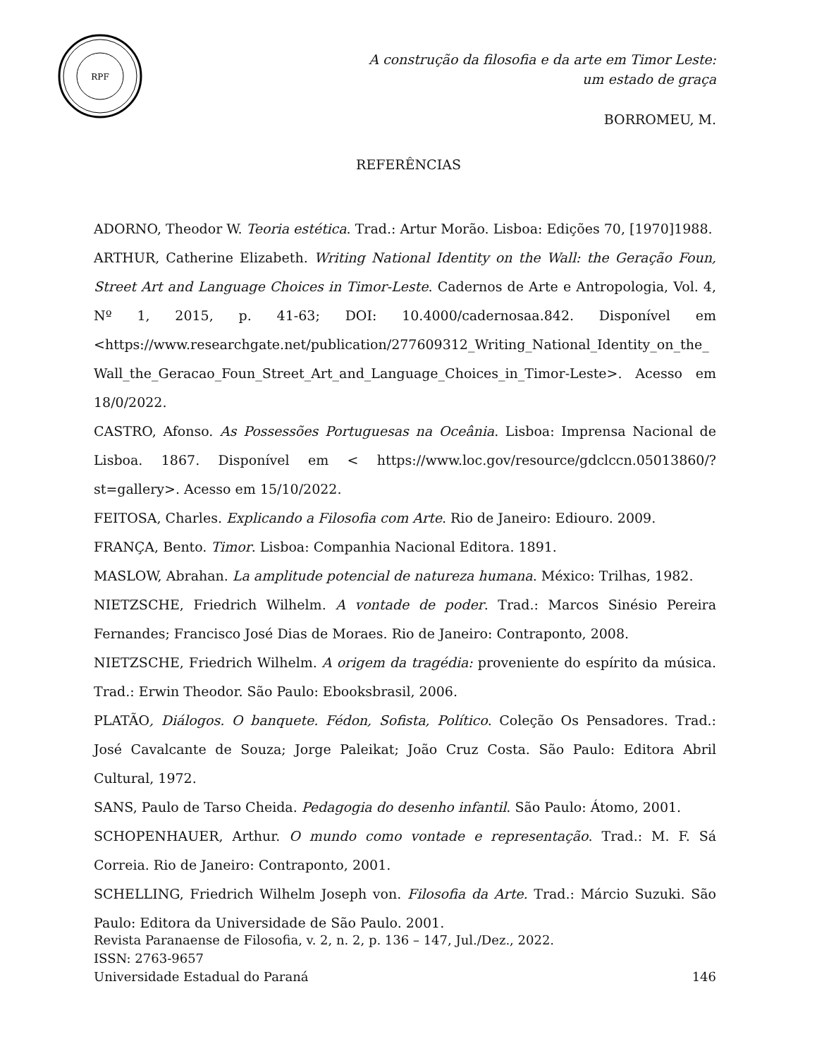RPF
A construção da filosofia e da arte em Timor Leste:
um estado de graça
BORROMEU, M.
REFERÊNCIAS
ADORNO, Theodor W. Teoria estética. Trad.: Artur Morão. Lisboa: Edições 70, [1970]1988.
ARTHUR, Catherine Elizabeth. Writing National Identity on the Wall: the Geração Foun, Street Art and Language Choices in Timor-Leste. Cadernos de Arte e Antropologia, Vol. 4, Nº 1, 2015, p. 41-63; DOI: 10.4000/cadernosaa.842. Disponível em <https://www.researchgate.net/publication/277609312_Writing_National_Identity_on_the_Wall_the_Geracao_Foun_Street_Art_and_Language_Choices_in_Timor-Leste>. Acesso em 18/0/2022.
CASTRO, Afonso. As Possessões Portuguesas na Oceânia. Lisboa: Imprensa Nacional de Lisboa. 1867. Disponível em < https://www.loc.gov/resource/gdclccn.05013860/?st=gallery>. Acesso em 15/10/2022.
FEITOSA, Charles. Explicando a Filosofia com Arte. Rio de Janeiro: Ediouro. 2009.
FRANÇA, Bento. Timor. Lisboa: Companhia Nacional Editora. 1891.
MASLOW, Abrahan. La amplitude potencial de natureza humana. México: Trilhas, 1982.
NIETZSCHE, Friedrich Wilhelm. A vontade de poder. Trad.: Marcos Sinésio Pereira Fernandes; Francisco José Dias de Moraes. Rio de Janeiro: Contraponto, 2008.
NIETZSCHE, Friedrich Wilhelm. A origem da tragédia: proveniente do espírito da música. Trad.: Erwin Theodor. São Paulo: Ebooksbrasil, 2006.
PLATÃO, Diálogos. O banquete. Fédon, Sofista, Político. Coleção Os Pensadores. Trad.: José Cavalcante de Souza; Jorge Paleikat; João Cruz Costa. São Paulo: Editora Abril Cultural, 1972.
SANS, Paulo de Tarso Cheida. Pedagogia do desenho infantil. São Paulo: Átomo, 2001.
SCHOPENHAUER, Arthur. O mundo como vontade e representação. Trad.: M. F. Sá Correia. Rio de Janeiro: Contraponto, 2001.
SCHELLING, Friedrich Wilhelm Joseph von. Filosofia da Arte. Trad.: Márcio Suzuki. São Paulo: Editora da Universidade de São Paulo. 2001.
Revista Paranaense de Filosofia, v. 2, n. 2, p. 136 – 147, Jul./Dez., 2022.
ISSN: 2763-9657
Universidade Estadual do Paraná 146